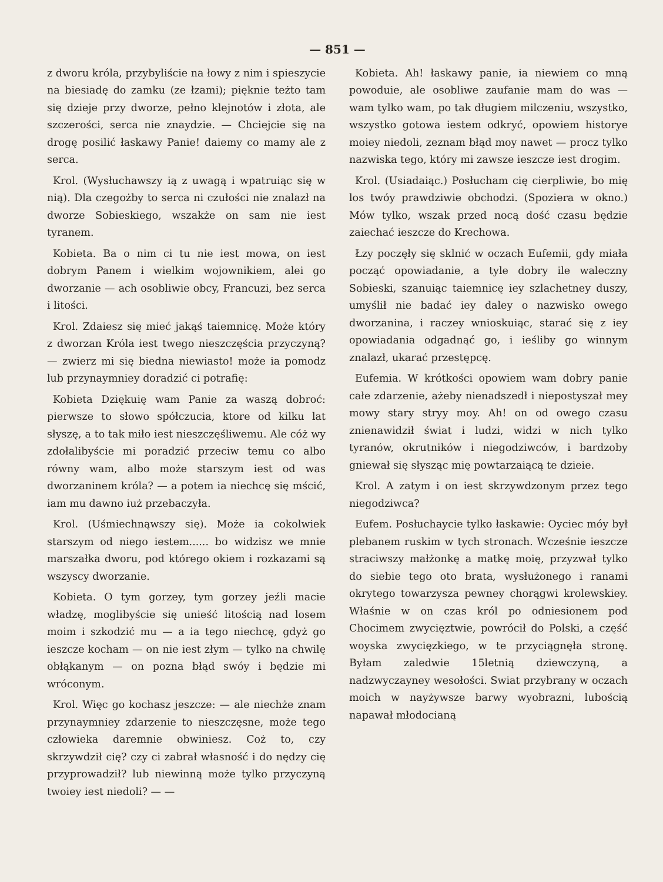— 851 —
z dworu króla, przybyliście na łowy z nim i spieszycie na biesiadę do zamku (ze łzami); pięknie teżto tam się dzieje przy dworze, pełno klejnotów i złota, ale szczerości, serca nie znaydzie. — Chciejcie się na drogę posilić łaskawy Panie! daiemy co mamy ale z serca.
Krol. (Wysłuchawszy ią z uwagą i wpatruiąc się w nią). Dla czegożby to serca ni czułości nie znalazł na dworze Sobieskiego, wszakże on sam nie iest tyranem.
Kobieta. Ba o nim ci tu nie iest mowa, on iest dobrym Panem i wielkim wojownikiem, alei go dworzanie — ach osobliwie obcy, Francuzi, bez serca i litości.
Krol. Zdaiesz się mieć jakąś taiemnicę. Może który z dworzan Króla iest twego nieszczęścia przyczyną? — zwierz mi się biedna niewiasto! może ia pomodz lub przynaymniey doradzić ci potrafię:
Kobieta Dziękuię wam Panie za waszą dobroć: pierwsze to słowo spółczucia, ktore od kilku lat słyszę, a to tak miło iest nieszczęśliwemu. Ale cóż wy zdołalibyście mi poradzić przeciw temu co albo równy wam, albo może starszym iest od was dworzaninem króla? — a potem ia niechcę się mścić, iam mu dawno iuż przebaczyła.
Krol. (Uśmiechnąwszy się). Może ia cokolwiek starszym od niego iestem...... bo widzisz we mnie marszałka dworu, pod którego okiem i rozkazami są wszyscy dworzanie.
Kobieta. O tym gorzey, tym gorzey jeźli macie władzę, moglibyście się unieść litością nad losem moim i szkodzić mu — a ia tego niechcę, gdyż go ieszcze kocham — on nie iest złym — tylko na chwilę obłąkanym — on pozna błąd swóy i będzie mi wróconym.
Krol. Więc go kochasz jeszcze: — ale niechże znam przynaymniey zdarzenie to nieszczęsne, może tego człowieka daremnie obwiniesz. Coż to, czy skrzywdził cię? czy ci zabrał własność i do nędzy cię przyprowadził? lub niewinną może tylko przyczyną twoiey iest niedoli? — —
Kobieta. Ah! łaskawy panie, ia niewiem co mną powoduie, ale osobliwe zaufanie mam do was — wam tylko wam, po tak długiem milczeniu, wszystko, wszystko gotowa iestem odkryć, opowiem historye moiey niedoli, zeznam błąd moy nawet — procz tylko nazwiska tego, który mi zawsze ieszcze iest drogim.
Krol. (Usiadaiąc.) Posłucham cię cierpliwie, bo mię los twóy prawdziwie obchodzi. (Spoziera w okno.) Mów tylko, wszak przed nocą dość czasu będzie zaiechać ieszcze do Krechowa.
Łzy poczęły się sklnić w oczach Eufemii, gdy miała począć opowiadanie, a tyle dobry ile waleczny Sobieski, szanuiąc taiemnicę iey szlachetney duszy, umyślił nie badać iey daley o nazwisko owego dworzanina, i raczey wnioskuiąc, starać się z iey opowiadania odgadnąć go, i ieśliby go winnym znalazł, ukarać przestępcę.
Eufemia. W krótkości opowiem wam dobry panie całe zdarzenie, ażeby nienadszedł i niepostyszał mey mowy stary stryy moy. Ah! on od owego czasu znienawidził świat i ludzi, widzi w nich tylko tyranów, okrutników i niegodziwców, i bardzoby gniewał się słysząc mię powtarzaiącą te dzieie.
Krol. A zatym i on iest skrzywdzonym przez tego niegodziwca?
Eufem. Posłuchaycie tylko łaskawie: Oyciec móy był plebanem ruskim w tych stronach. Wcześnie ieszcze straciwszy małżonkę a matkę moię, przyzwał tylko do siebie tego oto brata, wysłużonego i ranami okrytego towarzysza pewney chorągwi krolewskiey. Właśnie w on czas król po odniesionem pod Chocimem zwycięztwie, powrócił do Polski, a część woyska zwycięzkiego, w te przyciągnęła stronę. Byłam zaledwie 15letnią dziewczyną, a nadzwyczayney wesołości. Swiat przybrany w oczach moich w nayżywsze barwy wyobrazni, lubością napawał młodocianą